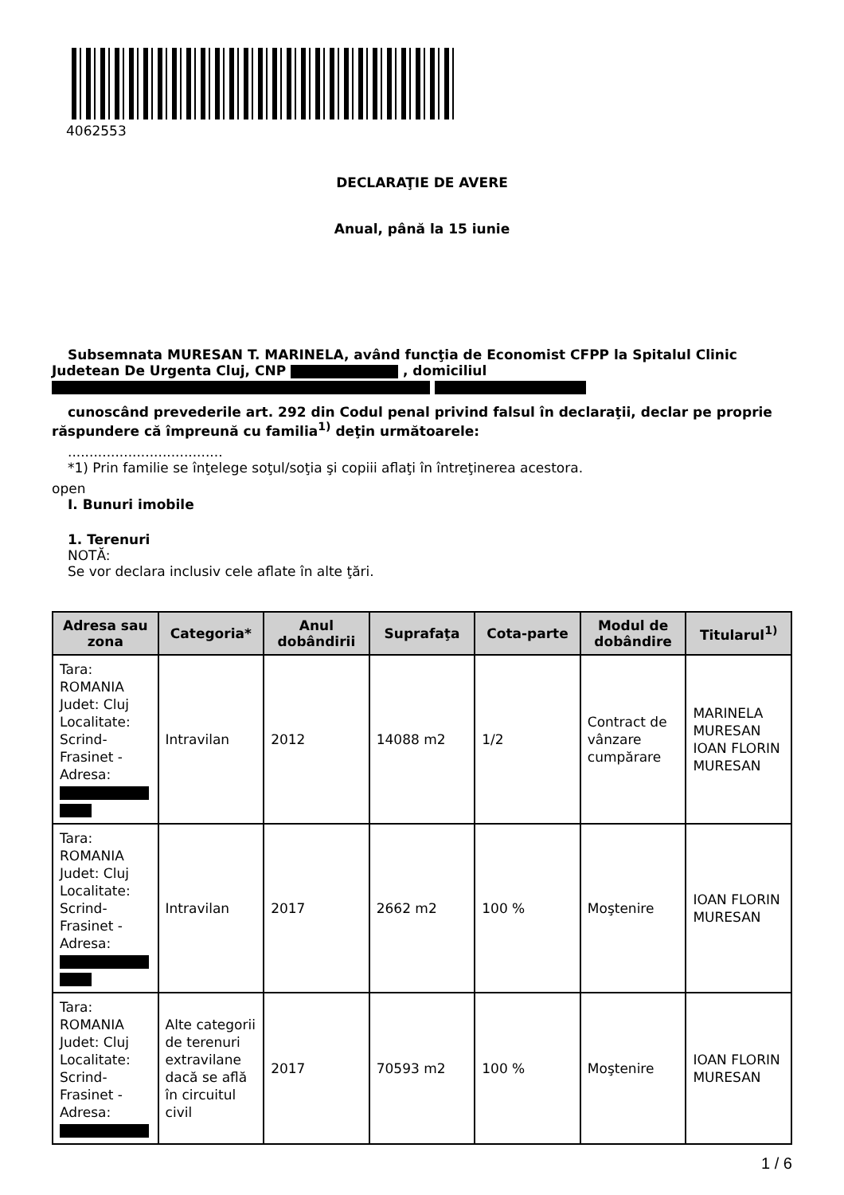4062553
DECLARAŢIE DE AVERE
Anual, până la 15 iunie
Subsemnata MURESAN T. MARINELA, având funcţia de Economist CFPP la Spitalul Clinic Judetean De Urgenta Cluj, CNP , domiciliul
cunoscând prevederile art. 292 din Codul penal privind falsul în declaraţii, declar pe proprie răspundere că împreună cu familia<sup>1)</sup> deţin următoarele:
....................................
*1) Prin familie se înţelege soţul/soţia şi copiii aflaţi în întreţinerea acestora.
open
I. Bunuri imobile
1. Terenuri
NOTĂ:
Se vor declara inclusiv cele aflate în alte ţări.
| Adresa sau zona | Categoria* | Anul dobândirii | Suprafaţa | Cota-parte | Modul de dobândire | Titularul<sup>1)</sup> |
| --- | --- | --- | --- | --- | --- | --- |
| Tara: ROMANIA Judet: Cluj Localitate: Scrind-Frasinet - Adresa: | Intravilan | 2012 | 14088 m2 | 1/2 | Contract de vânzare cumpărare | MARINELA MURESAN IOAN FLORIN MURESAN |
| Tara: ROMANIA Judet: Cluj Localitate: Scrind-Frasinet - Adresa: | Intravilan | 2017 | 2662 m2 | 100 % | Moştenire | IOAN FLORIN MURESAN |
| Tara: ROMANIA Judet: Cluj Localitate: Scrind-Frasinet - Adresa: | Alte categorii de terenuri extravilane dacă se află în circuitul civil | 2017 | 70593 m2 | 100 % | Moştenire | IOAN FLORIN MURESAN |
1 / 6